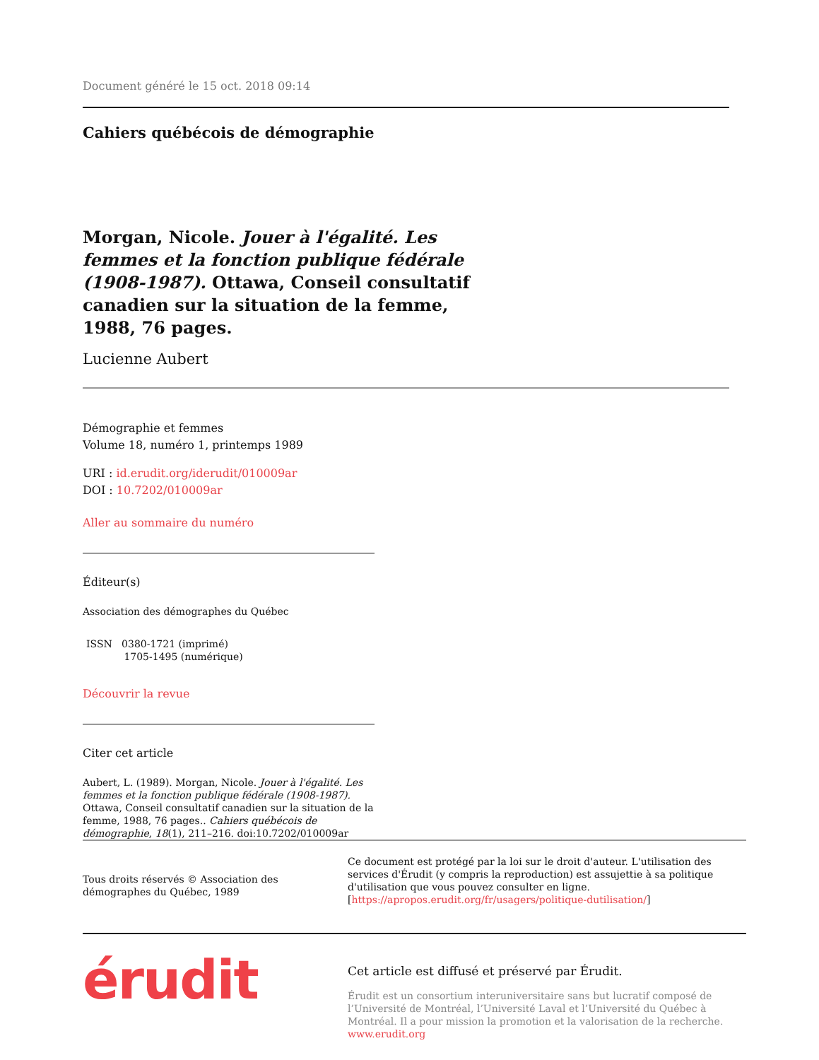Document généré le 15 oct. 2018 09:14
Cahiers québécois de démographie
Morgan, Nicole. Jouer à l'égalité. Les femmes et la fonction publique fédérale (1908-1987). Ottawa, Conseil consultatif canadien sur la situation de la femme, 1988, 76 pages.
Lucienne Aubert
Démographie et femmes
Volume 18, numéro 1, printemps 1989
URI : id.erudit.org/iderudit/010009ar
DOI : 10.7202/010009ar
Aller au sommaire du numéro
Éditeur(s)
Association des démographes du Québec
ISSN 0380-1721 (imprimé)
1705-1495 (numérique)
Découvrir la revue
Citer cet article
Aubert, L. (1989). Morgan, Nicole. Jouer à l'égalité. Les femmes et la fonction publique fédérale (1908-1987). Ottawa, Conseil consultatif canadien sur la situation de la femme, 1988, 76 pages.. Cahiers québécois de démographie, 18(1), 211–216. doi:10.7202/010009ar
Tous droits réservés © Association des démographes du Québec, 1989
Ce document est protégé par la loi sur le droit d'auteur. L'utilisation des services d'Érudit (y compris la reproduction) est assujettie à sa politique d'utilisation que vous pouvez consulter en ligne. [https://apropos.erudit.org/fr/usagers/politique-dutilisation/]
érudit
Cet article est diffusé et préservé par Érudit.
Érudit est un consortium interuniversitaire sans but lucratif composé de l’Université de Montréal, l’Université Laval et l’Université du Québec à Montréal. Il a pour mission la promotion et la valorisation de la recherche. www.erudit.org